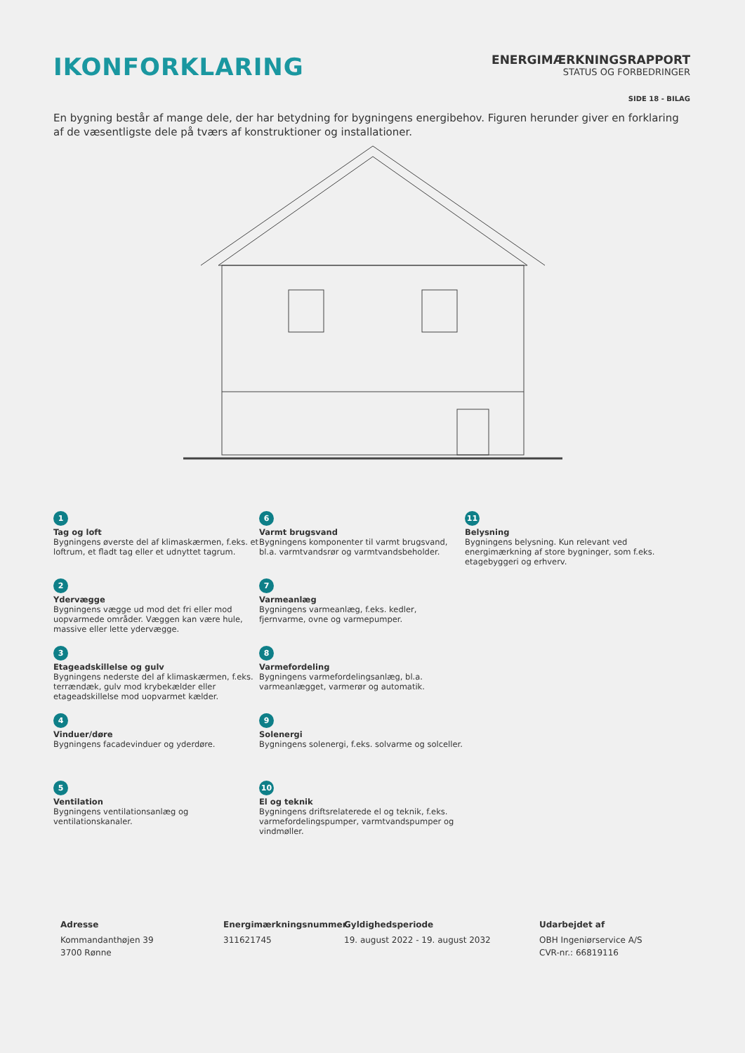IKONFORKLARING
ENERGIMÆRKNINGSRAPPORT
STATUS OG FORBEDRINGER
SIDE 18 - BILAG
En bygning består af mange dele, der har betydning for bygningens energibehov. Figuren herunder giver en forklaring af de væsentligste dele på tværs af konstruktioner og installationer.
1
Tag og loft
Bygningens øverste del af klimaskærmen, f.eks. et loftrum, et fladt tag eller et udnyttet tagrum.
6
Varmt brugsvand
Bygningens komponenter til varmt brugsvand, bl.a. varmtvandsrør og varmtvandsbeholder.
11
Belysning
Bygningens belysning. Kun relevant ved energimærkning af store bygninger, som f.eks. etagebyggeri og erhverv.
2
Ydervægge
Bygningens vægge ud mod det fri eller mod uopvarmede områder. Væggen kan være hule, massive eller lette ydervægge.
7
Varmeanlæg
Bygningens varmeanlæg, f.eks. kedler, fjernvarme, ovne og varmepumper.
3
Etageadskillelse og gulv
Bygningens nederste del af klimaskærmen, f.eks. terrændæk, gulv mod krybekælder eller etageadskillelse mod uopvarmet kælder.
8
Varmefordeling
Bygningens varmefordelingsanlæg, bl.a. varmeanlægget, varmerør og automatik.
4
Vinduer/døre
Bygningens facadevinduer og yderdøre.
9
Solenergi
Bygningens solenergi, f.eks. solvarme og solceller.
5
Ventilation
Bygningens ventilationsanlæg og ventilationskanaler.
10
El og teknik
Bygningens driftsrelaterede el og teknik, f.eks. varmefordelingspumper, varmtvandspumper og vindmøller.
Adresse
Kommandanthøjen 39
3700 Rønne
Energimærkningsnummer
311621745
Gyldighedsperiode
19. august 2022 - 19. august 2032
Udarbejdet af
OBH Ingeniørservice A/S
CVR-nr.: 66819116